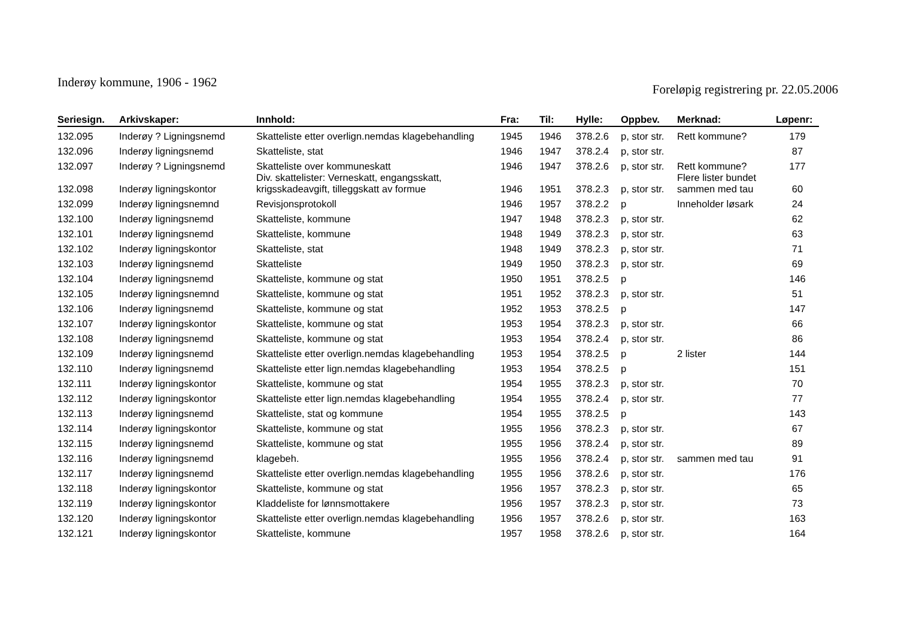Inderøy kommune, 1906 - 1962
Foreløpig registrering pr. 22.05.2006
| Seriesign. | Arkivskaper: | Innhold: | Fra: | Til: | Hylle: | Oppbev. | Merknad: | Løpenr: |
| --- | --- | --- | --- | --- | --- | --- | --- | --- |
| 132.095 | Inderøy ? Ligningsnemd | Skatteliste etter overlign.nemdas klagebehandling | 1945 | 1946 | 378.2.6 | p, stor str. | Rett kommune? | 179 |
| 132.096 | Inderøy ligningsnemd | Skatteliste, stat | 1946 | 1947 | 378.2.4 | p, stor str. | | 87 |
| 132.097 | Inderøy ? Ligningsnemd | Skatteliste over kommuneskatt | 1946 | 1947 | 378.2.6 | p, stor str. | Rett kommune? | 177 |
| 132.098 | Inderøy ligningskontor | Div. skattelister: Verneskatt, engangsskatt, krigsskadeavgift, tilleggskatt av formue | 1946 | 1951 | 378.2.3 | p, stor str. | Flere lister bundet sammen med tau | 60 |
| 132.099 | Inderøy ligningsnemnd | Revisjonsprotokoll | 1946 | 1957 | 378.2.2 | p | Inneholder løsark | 24 |
| 132.100 | Inderøy ligningsnemd | Skatteliste, kommune | 1947 | 1948 | 378.2.3 | p, stor str. | | 62 |
| 132.101 | Inderøy ligningsnemd | Skatteliste, kommune | 1948 | 1949 | 378.2.3 | p, stor str. | | 63 |
| 132.102 | Inderøy ligningskontor | Skatteliste, stat | 1948 | 1949 | 378.2.3 | p, stor str. | | 71 |
| 132.103 | Inderøy ligningsnemd | Skatteliste | 1949 | 1950 | 378.2.3 | p, stor str. | | 69 |
| 132.104 | Inderøy ligningsnemd | Skatteliste, kommune og stat | 1950 | 1951 | 378.2.5 | p | | 146 |
| 132.105 | Inderøy ligningsnemnd | Skatteliste, kommune og stat | 1951 | 1952 | 378.2.3 | p, stor str. | | 51 |
| 132.106 | Inderøy ligningsnemd | Skatteliste, kommune og stat | 1952 | 1953 | 378.2.5 | p | | 147 |
| 132.107 | Inderøy ligningskontor | Skatteliste, kommune og stat | 1953 | 1954 | 378.2.3 | p, stor str. | | 66 |
| 132.108 | Inderøy ligningsnemd | Skatteliste, kommune og stat | 1953 | 1954 | 378.2.4 | p, stor str. | | 86 |
| 132.109 | Inderøy ligningsnemd | Skatteliste etter overlign.nemdas klagebehandling | 1953 | 1954 | 378.2.5 | p | 2 lister | 144 |
| 132.110 | Inderøy ligningsnemd | Skatteliste etter lign.nemdas klagebehandling | 1953 | 1954 | 378.2.5 | p | | 151 |
| 132.111 | Inderøy ligningskontor | Skatteliste, kommune og stat | 1954 | 1955 | 378.2.3 | p, stor str. | | 70 |
| 132.112 | Inderøy ligningskontor | Skatteliste etter lign.nemdas klagebehandling | 1954 | 1955 | 378.2.4 | p, stor str. | | 77 |
| 132.113 | Inderøy ligningsnemd | Skatteliste, stat og kommune | 1954 | 1955 | 378.2.5 | p | | 143 |
| 132.114 | Inderøy ligningskontor | Skatteliste, kommune og stat | 1955 | 1956 | 378.2.3 | p, stor str. | | 67 |
| 132.115 | Inderøy ligningsnemd | Skatteliste, kommune og stat | 1955 | 1956 | 378.2.4 | p, stor str. | | 89 |
| 132.116 | Inderøy ligningsnemd | klagebeh. | 1955 | 1956 | 378.2.4 | p, stor str. | sammen med tau | 91 |
| 132.117 | Inderøy ligningsnemd | Skatteliste etter overlign.nemdas klagebehandling | 1955 | 1956 | 378.2.6 | p, stor str. | | 176 |
| 132.118 | Inderøy ligningskontor | Skatteliste, kommune og stat | 1956 | 1957 | 378.2.3 | p, stor str. | | 65 |
| 132.119 | Inderøy ligningskontor | Kladdeliste for lønnsmottakere | 1956 | 1957 | 378.2.3 | p, stor str. | | 73 |
| 132.120 | Inderøy ligningskontor | Skatteliste etter overlign.nemdas klagebehandling | 1956 | 1957 | 378.2.6 | p, stor str. | | 163 |
| 132.121 | Inderøy ligningskontor | Skatteliste, kommune | 1957 | 1958 | 378.2.6 | p, stor str. | | 164 |